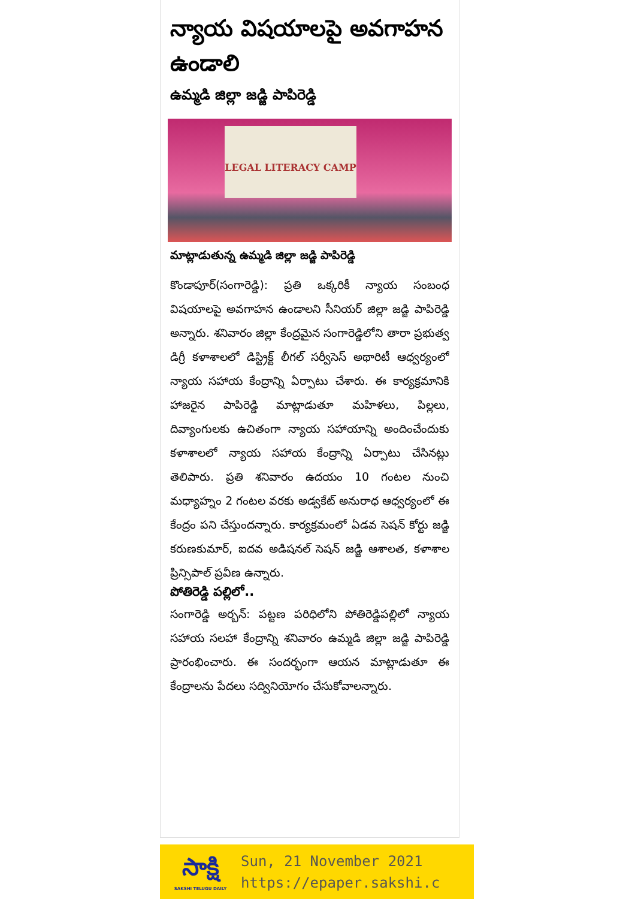న్యాయ విషయాలపై అవగాహన ఉండాలి
ఉమ్మడి జిల్లా జడ్జి పాపిరెడ్డి
LEGAL LITERACY CAMP
మాట్లాడుతున్న ఉమ్మడి జిల్లా జడ్జి పాపిరెడ్డి
కొండాపూర్(సంగారెడ్డి): ప్రతి ఒక్కరికీ న్యాయ సంబంధ విషయాలపై అవగాహన ఉండాలని సీనియర్ జిల్లా జడ్జి పాపిరెడ్డి అన్నారు. శనివారం జిల్లా కేంద్రమైన సంగారెడ్డిలోని తారా ప్రభుత్వ డిగ్రీ కళాశాలలో డిస్ట్రిక్ట్ లీగల్ సర్వీసెస్ అథారిటీ ఆధ్వర్యంలో న్యాయ సహాయ కేంద్రాన్ని ఏర్పాటు చేశారు. ఈ కార్యక్రమానికి హాజరైన పాపిరెడ్డి మాట్లాడుతూ మహిళలు, పిల్లలు, దివ్యాంగులకు ఉచితంగా న్యాయ సహాయాన్ని అందించేందుకు కళాశాలలో న్యాయ సహాయ కేంద్రాన్ని ఏర్పాటు చేసినట్లు తెలిపారు. ప్రతి శనివారం ఉదయం 10 గంటల నుంచి మధ్యాహ్నం 2 గంటల వరకు అడ్వకేట్ అనురాధ ఆధ్వర్యంలో ఈ కేంద్రం పని చేస్తుందన్నారు. కార్యక్రమంలో ఏడవ సెషన్ కోర్టు జడ్జి కరుణకుమార్, ఐదవ అడిషనల్ సెషన్ జడ్జి ఆశాలత, కళాశాల ప్రిన్సిపాల్ ప్రవీణ ఉన్నారు.
పోతిరెడ్డి పల్లిలో..
సంగారెడ్డి అర్బన్: పట్టణ పరిధిలోని పోతిరెడ్డిపల్లిలో న్యాయ సహాయ సలహా కేంద్రాన్ని శనివారం ఉమ్మడి జిల్లా జడ్జి పాపిరెడ్డి ప్రారంభించారు. ఈ సందర్భంగా ఆయన మాట్లాడుతూ ఈ కేంద్రాలను పేదలు సద్వినియోగం చేసుకోవాలన్నారు.
సాక్షి
SAKSHI TELUGU DAILY
Sun, 21 November 2021
https://epaper.sakshi.c